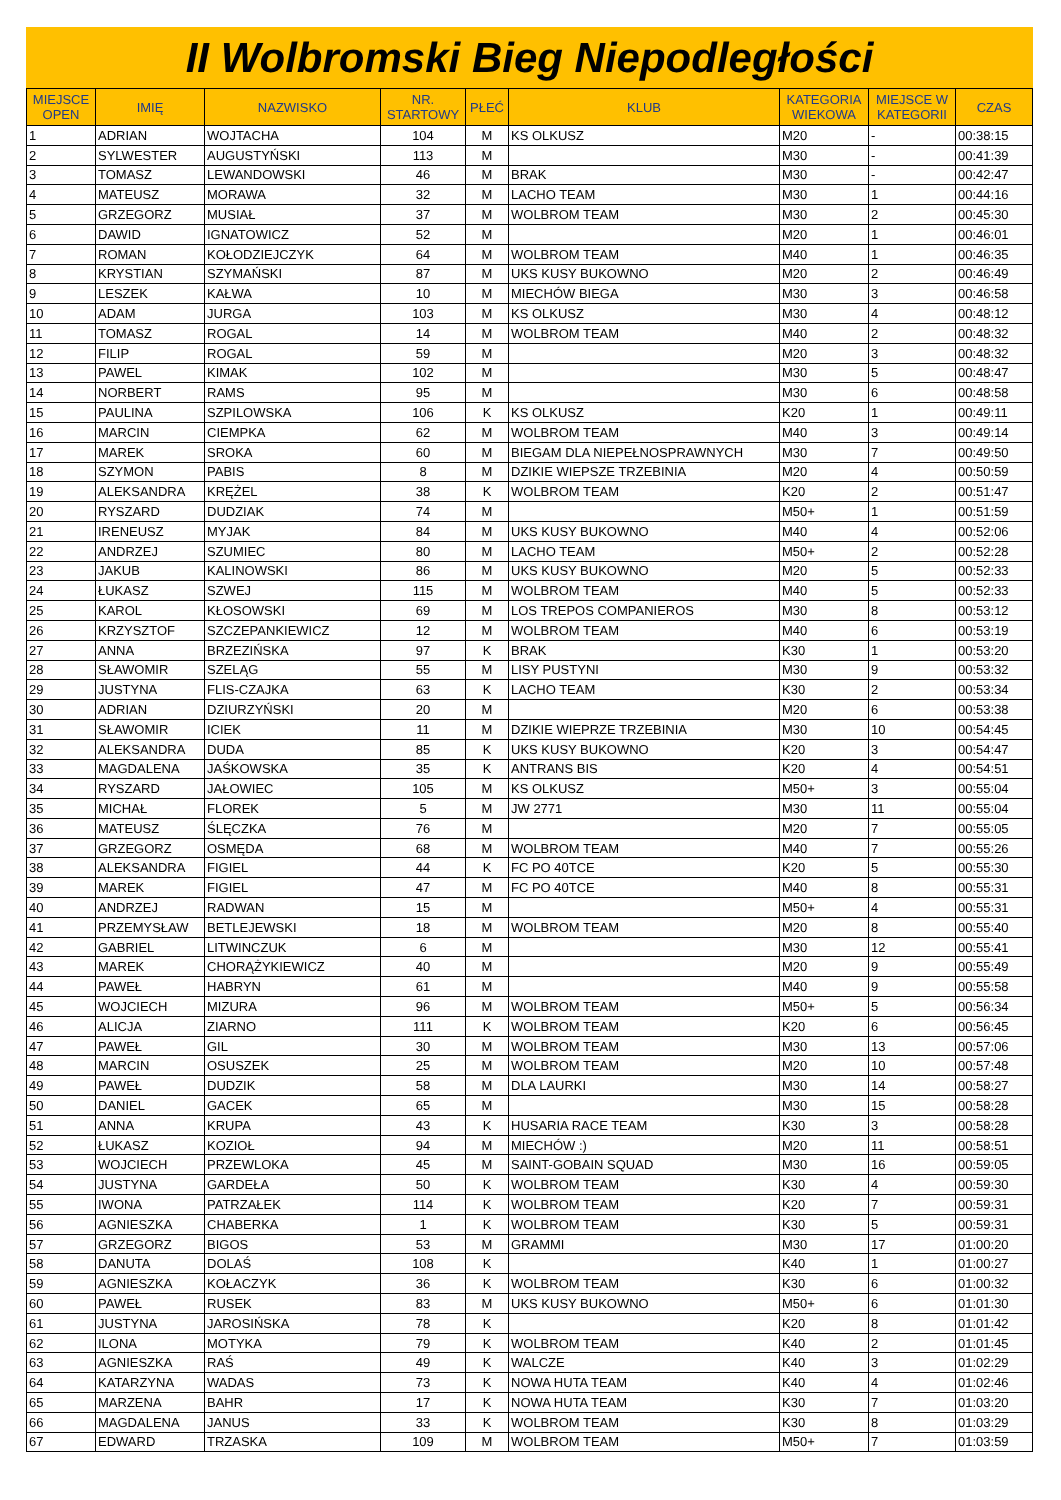II Wolbromski Bieg Niepodległości
| MIEJSCE OPEN | IMIĘ | NAZWISKO | NR. STARTOWY | PŁEĆ | KLUB | KATEGORIA WIEKOWA | MIEJSCE W KATEGORII | CZAS |
| --- | --- | --- | --- | --- | --- | --- | --- | --- |
| 1 | ADRIAN | WOJTACHA | 104 | M | KS OLKUSZ | M20 | - | 00:38:15 |
| 2 | SYLWESTER | AUGUSTYŃSKI | 113 | M | | M30 | - | 00:41:39 |
| 3 | TOMASZ | LEWANDOWSKI | 46 | M | BRAK | M30 | - | 00:42:47 |
| 4 | MATEUSZ | MORAWA | 32 | M | LACHO TEAM | M30 | 1 | 00:44:16 |
| 5 | GRZEGORZ | MUSIAŁ | 37 | M | WOLBROM TEAM | M30 | 2 | 00:45:30 |
| 6 | DAWID | IGNATOWICZ | 52 | M | | M20 | 1 | 00:46:01 |
| 7 | ROMAN | KOŁODZIEJCZYK | 64 | M | WOLBROM TEAM | M40 | 1 | 00:46:35 |
| 8 | KRYSTIAN | SZYMAŃSKI | 87 | M | UKS KUSY BUKOWNO | M20 | 2 | 00:46:49 |
| 9 | LESZEK | KAŁWA | 10 | M | MIECHÓW BIEGA | M30 | 3 | 00:46:58 |
| 10 | ADAM | JURGA | 103 | M | KS OLKUSZ | M30 | 4 | 00:48:12 |
| 11 | TOMASZ | ROGAL | 14 | M | WOLBROM TEAM | M40 | 2 | 00:48:32 |
| 12 | FILIP | ROGAL | 59 | M | | M20 | 3 | 00:48:32 |
| 13 | PAWEL | KIMAK | 102 | M | | M30 | 5 | 00:48:47 |
| 14 | NORBERT | RAMS | 95 | M | | M30 | 6 | 00:48:58 |
| 15 | PAULINA | SZPILOWSKA | 106 | K | KS OLKUSZ | K20 | 1 | 00:49:11 |
| 16 | MARCIN | CIEMPKA | 62 | M | WOLBROM TEAM | M40 | 3 | 00:49:14 |
| 17 | MAREK | SROKA | 60 | M | BIEGAM DLA NIEPEŁNOSPRAWNYCH | M30 | 7 | 00:49:50 |
| 18 | SZYMON | PABIS | 8 | M | DZIKIE WIEPSZE TRZEBINIA | M20 | 4 | 00:50:59 |
| 19 | ALEKSANDRA | KRĘŻEL | 38 | K | WOLBROM TEAM | K20 | 2 | 00:51:47 |
| 20 | RYSZARD | DUDZIAK | 74 | M | | M50+ | 1 | 00:51:59 |
| 21 | IRENEUSZ | MYJAK | 84 | M | UKS KUSY BUKOWNO | M40 | 4 | 00:52:06 |
| 22 | ANDRZEJ | SZUMIEC | 80 | M | LACHO TEAM | M50+ | 2 | 00:52:28 |
| 23 | JAKUB | KALINOWSKI | 86 | M | UKS KUSY BUKOWNO | M20 | 5 | 00:52:33 |
| 24 | ŁUKASZ | SZWEJ | 115 | M | WOLBROM TEAM | M40 | 5 | 00:52:33 |
| 25 | KAROL | KŁOSOWSKI | 69 | M | LOS TREPOS COMPANIEROS | M30 | 8 | 00:53:12 |
| 26 | KRZYSZTOF | SZCZEPANKIEWICZ | 12 | M | WOLBROM TEAM | M40 | 6 | 00:53:19 |
| 27 | ANNA | BRZEZIŃSKA | 97 | K | BRAK | K30 | 1 | 00:53:20 |
| 28 | SŁAWOMIR | SZELĄG | 55 | M | LISY PUSTYNI | M30 | 9 | 00:53:32 |
| 29 | JUSTYNA | FLIS-CZAJKA | 63 | K | LACHO TEAM | K30 | 2 | 00:53:34 |
| 30 | ADRIAN | DZIURZYŃSKI | 20 | M | | M20 | 6 | 00:53:38 |
| 31 | SŁAWOMIR | ICIEK | 11 | M | DZIKIE WIEPRZE TRZEBINIA | M30 | 10 | 00:54:45 |
| 32 | ALEKSANDRA | DUDA | 85 | K | UKS KUSY BUKOWNO | K20 | 3 | 00:54:47 |
| 33 | MAGDALENA | JAŚKOWSKA | 35 | K | ANTRANS BIS | K20 | 4 | 00:54:51 |
| 34 | RYSZARD | JAŁOWIEC | 105 | M | KS OLKUSZ | M50+ | 3 | 00:55:04 |
| 35 | MICHAŁ | FLOREK | 5 | M | JW 2771 | M30 | 11 | 00:55:04 |
| 36 | MATEUSZ | ŚLĘCZKA | 76 | M | | M20 | 7 | 00:55:05 |
| 37 | GRZEGORZ | OSMĘDA | 68 | M | WOLBROM TEAM | M40 | 7 | 00:55:26 |
| 38 | ALEKSANDRA | FIGIEL | 44 | K | FC PO 40TCE | K20 | 5 | 00:55:30 |
| 39 | MAREK | FIGIEL | 47 | M | FC PO 40TCE | M40 | 8 | 00:55:31 |
| 40 | ANDRZEJ | RADWAN | 15 | M | | M50+ | 4 | 00:55:31 |
| 41 | PRZEMYSŁAW | BETLEJEWSKI | 18 | M | WOLBROM TEAM | M20 | 8 | 00:55:40 |
| 42 | GABRIEL | LITWINCZUK | 6 | M | | M30 | 12 | 00:55:41 |
| 43 | MAREK | CHORĄŻYKIEWICZ | 40 | M | | M20 | 9 | 00:55:49 |
| 44 | PAWEŁ | HABRYN | 61 | M | | M40 | 9 | 00:55:58 |
| 45 | WOJCIECH | MIZURA | 96 | M | WOLBROM TEAM | M50+ | 5 | 00:56:34 |
| 46 | ALICJA | ZIARNO | 111 | K | WOLBROM TEAM | K20 | 6 | 00:56:45 |
| 47 | PAWEŁ | GIL | 30 | M | WOLBROM TEAM | M30 | 13 | 00:57:06 |
| 48 | MARCIN | OSUSZEK | 25 | M | WOLBROM TEAM | M20 | 10 | 00:57:48 |
| 49 | PAWEŁ | DUDZIK | 58 | M | DLA LAURKI | M30 | 14 | 00:58:27 |
| 50 | DANIEL | GACEK | 65 | M | | M30 | 15 | 00:58:28 |
| 51 | ANNA | KRUPA | 43 | K | HUSARIA RACE TEAM | K30 | 3 | 00:58:28 |
| 52 | ŁUKASZ | KOZIOŁ | 94 | M | MIECHÓW :) | M20 | 11 | 00:58:51 |
| 53 | WOJCIECH | PRZEWLOKA | 45 | M | SAINT-GOBAIN SQUAD | M30 | 16 | 00:59:05 |
| 54 | JUSTYNA | GARDEŁA | 50 | K | WOLBROM TEAM | K30 | 4 | 00:59:30 |
| 55 | IWONA | PATRZAŁEK | 114 | K | WOLBROM TEAM | K20 | 7 | 00:59:31 |
| 56 | AGNIESZKA | CHABERKA | 1 | K | WOLBROM TEAM | K30 | 5 | 00:59:31 |
| 57 | GRZEGORZ | BIGOS | 53 | M | GRAMMI | M30 | 17 | 01:00:20 |
| 58 | DANUTA | DOLAŚ | 108 | K | | K40 | 1 | 01:00:27 |
| 59 | AGNIESZKA | KOŁACZYK | 36 | K | WOLBROM TEAM | K30 | 6 | 01:00:32 |
| 60 | PAWEŁ | RUSEK | 83 | M | UKS KUSY BUKOWNO | M50+ | 6 | 01:01:30 |
| 61 | JUSTYNA | JAROSIŃSKA | 78 | K | | K20 | 8 | 01:01:42 |
| 62 | ILONA | MOTYKA | 79 | K | WOLBROM TEAM | K40 | 2 | 01:01:45 |
| 63 | AGNIESZKA | RAŚ | 49 | K | WALCZE | K40 | 3 | 01:02:29 |
| 64 | KATARZYNA | WADAS | 73 | K | NOWA HUTA TEAM | K40 | 4 | 01:02:46 |
| 65 | MARZENA | BAHR | 17 | K | NOWA HUTA TEAM | K30 | 7 | 01:03:20 |
| 66 | MAGDALENA | JANUS | 33 | K | WOLBROM TEAM | K30 | 8 | 01:03:29 |
| 67 | EDWARD | TRZASKA | 109 | M | WOLBROM TEAM | M50+ | 7 | 01:03:59 |